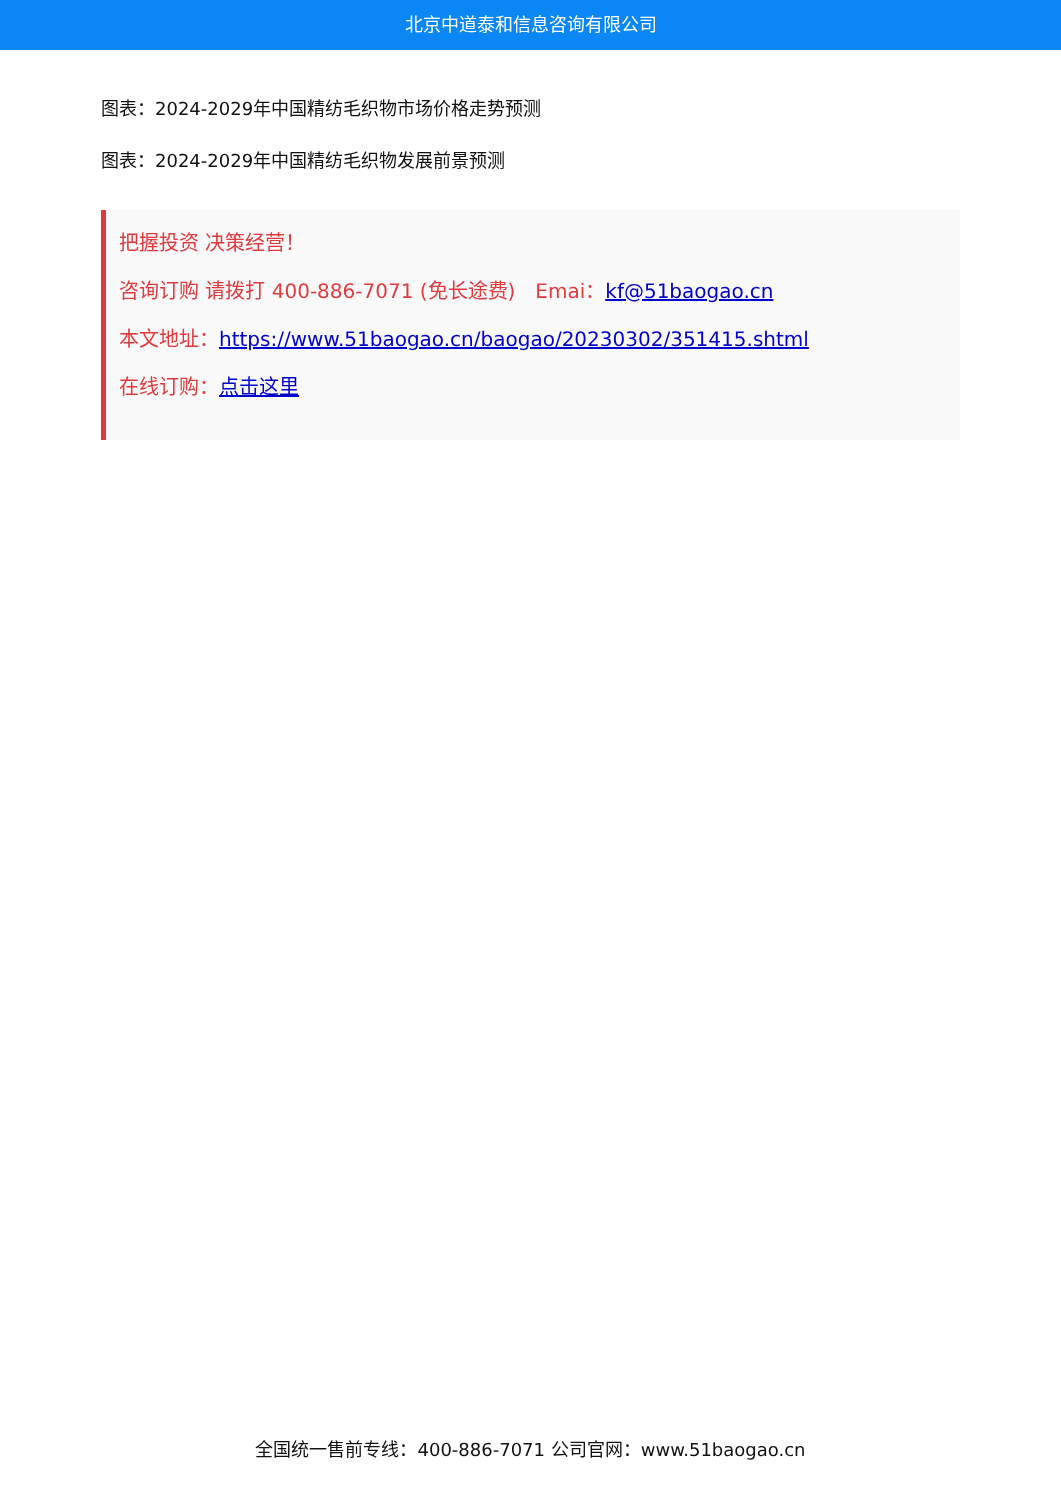北京中道泰和信息咨询有限公司
图表：2024-2029年中国精纺毛织物市场价格走势预测
图表：2024-2029年中国精纺毛织物发展前景预测
把握投资 决策经营！
咨询订购 请拨打 400-886-7071 (免长途费)　Emai：kf@51baogao.cn
本文地址：https://www.51baogao.cn/baogao/20230302/351415.shtml
在线订购：点击这里
全国统一售前专线：400-886-7071 公司官网：www.51baogao.cn